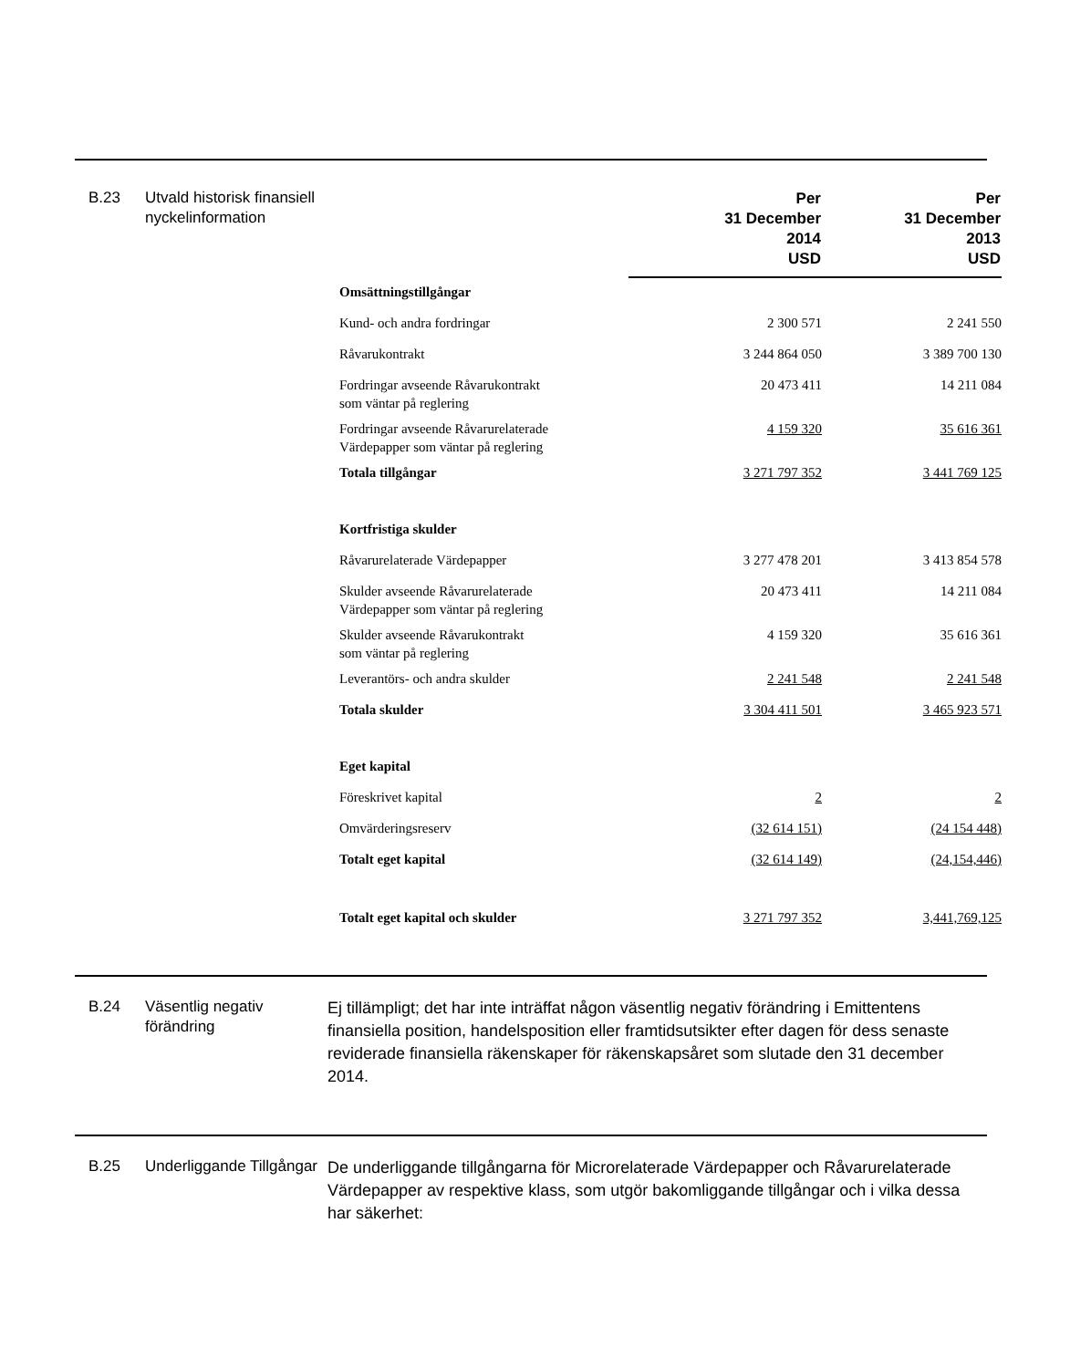B.23 Utvald historisk finansiell nyckelinformation
| | Per 31 December 2014 USD | Per 31 December 2013 USD |
| --- | --- | --- |
| Omsättningstillgångar | | |
| Kund- och andra fordringar | 2 300 571 | 2 241 550 |
| Råvarukontrakt | 3 244 864 050 | 3 389 700 130 |
| Fordringar avseende Råvarukontrakt som väntar på reglering | 20 473 411 | 14 211 084 |
| Fordringar avseende Råvarurelaterade Värdepapper som väntar på reglering | 4 159 320 | 35 616 361 |
| Totala tillgångar | 3 271 797 352 | 3 441 769 125 |
| Kortfristiga skulder | | |
| Råvarurelaterade Värdepapper | 3 277 478 201 | 3 413 854 578 |
| Skulder avseende Råvarurelaterade Värdepapper som väntar på reglering | 20 473 411 | 14 211 084 |
| Skulder avseende Råvarukontrakt som väntar på reglering | 4 159 320 | 35 616 361 |
| Leverantörs- och andra skulder | 2 241 548 | 2 241 548 |
| Totala skulder | 3 304 411 501 | 3 465 923 571 |
| Eget kapital | | |
| Föreskrivet kapital | 2 | 2 |
| Omvärderingsreserv | (32 614 151) | (24 154 448) |
| Totalt eget kapital | (32 614 149) | (24,154,446) |
| Totalt eget kapital och skulder | 3 271 797 352 | 3,441,769,125 |
B.24 Väsentlig negativ förändring
Ej tillämpligt; det har inte inträffat någon väsentlig negativ förändring i Emittentens finansiella position, handelsposition eller framtidsutsikter efter dagen för dess senaste reviderade finansiella räkenskaper för räkenskapsåret som slutade den 31 december 2014.
B.25 Underliggande Tillgångar
De underliggande tillgångarna för Microrelaterade Värdepapper och Råvarurelaterade Värdepapper av respektive klass, som utgör bakomliggande tillgångar och i vilka dessa har säkerhet: